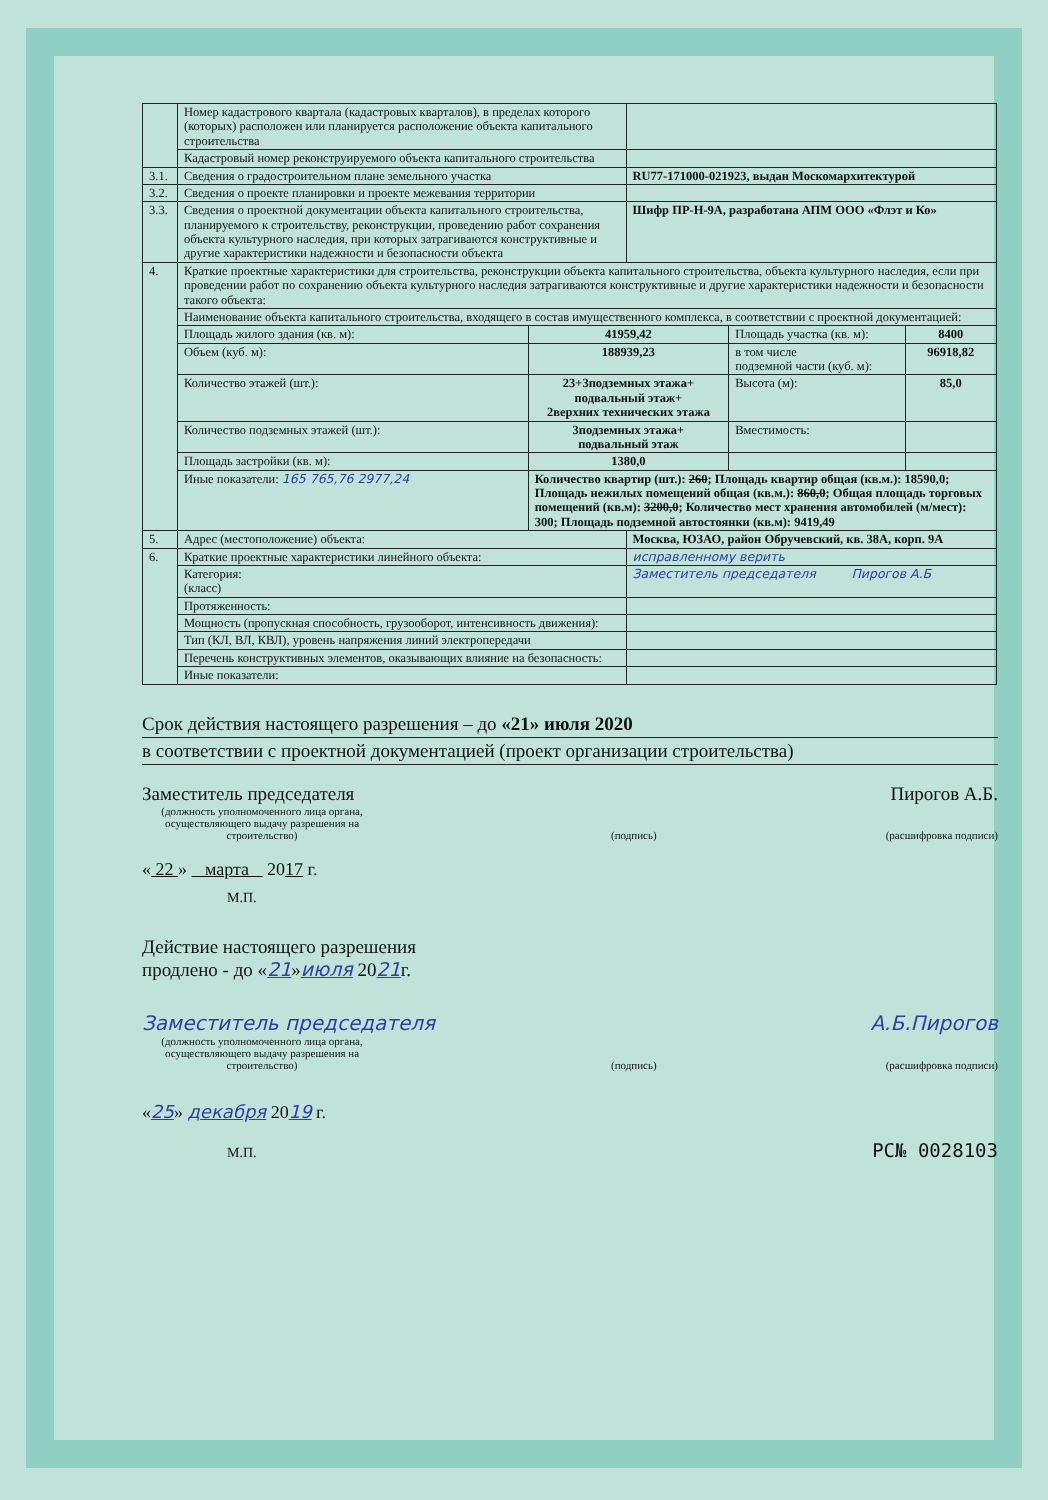| | Номер кадастрового квартала (кадастровых кварталов), в пределах которого (которых) расположен или планируется расположение объекта капитального строительства | | | | |
| | Кадастровый номер реконструируемого объекта капитального строительства | | | | |
| 3.1. | Сведения о градостроительном плане земельного участка | | RU77-171000-021923, выдан Москомархитектурой | | |
| 3.2. | Сведения о проекте планировки и проекте межевания территории | | | | |
| 3.3. | Сведения о проектной документации объекта капитального строительства, планируемого к строительству, реконструкции, проведению работ сохранения объекта культурного наследия, при которых затрагиваются конструктивные и другие характеристики надежности и безопасности объекта | | Шифр ПР-Н-9А, разработана АПМ ООО «Флэт и Ко» | | |
| 4. | Краткие проектные характеристики для строительства, реконструкции объекта капитального строительства, объекта культурного наследия, если при проведении работ по сохранению объекта культурного наследия затрагиваются конструктивные и другие характеристики надежности и безопасности такого объекта: | | | | |
| | Наименование объекта капитального строительства, входящего в состав имущественного комплекса, в соответствии с проектной документацией: | | | | |
| | Площадь жилого здания (кв. м): | 41959,42 | | Площадь участка (кв. м): | 8400 |
| | Объем (куб. м): | 188939,23 | | в том числе подземной части (куб. м): | 96918,82 |
| | Количество этажей (шт.): | 23+3подземных этажа+ подвальный этаж+ 2верхних технических этажа | | Высота (м): | 85,0 |
| | Количество подземных этажей (шт.): | 3подземных этажа+ подвальный этаж | | Вместимость: | |
| | Площадь застройки (кв. м): | 1380,0 | | | |
| | Иные показатели: 165 765,76 2977,24 | Количество квартир (шт.): 260 ; Площадь квартир общая (кв.м.): 18590,0; Площадь нежилых помещений общая (кв.м.): 860,0 ; Общая площадь торговых помещений (кв.м): 3200,0 ; Количество мест хранения автомобилей (м/мест): 300; Площадь подземной автостоянки (кв.м): 9419,49 | | | |
| 5. | Адрес (местоположение) объекта: | | Москва, ЮЗАО, район Обручевский, кв. 38А, корп. 9А | | |
| 6. | Краткие проектные характеристики линейного объекта: | | исправленному верить | | |
| | Категория: (класс) | | Заместитель председателя Пирогов А.Б | | |
| | Протяженность: | | | | |
| | Мощность (пропускная способность, грузооборот, интенсивность движения): | | | | |
| | Тип (КЛ, ВЛ, КВЛ), уровень напряжения линий электропередачи | | | | |
| | Перечень конструктивных элементов, оказывающих влияние на безопасность: | | | | |
| | Иные показатели: | | | | |
Срок действия настоящего разрешения – до «21» июля 2020
в соответствии с проектной документацией (проект организации строительства)
Заместитель председателя Пирогов А.Б.
(должность уполномоченного лица органа, осуществляющего выдачу разрешения на строительство) (подпись) (расшифровка подписи)
« 22 » марта 2017 г.
М.П.
Действие настоящего разрешения
продлено - до «21»июля 2021г.
Заместитель председателя А.Б.Пирогов
(должность уполномоченного лица органа, осуществляющего выдачу разрешения на строительство) (подпись) (расшифровка подписи)
«25» декабря 2019 г.
М.П. РС№ 0028103